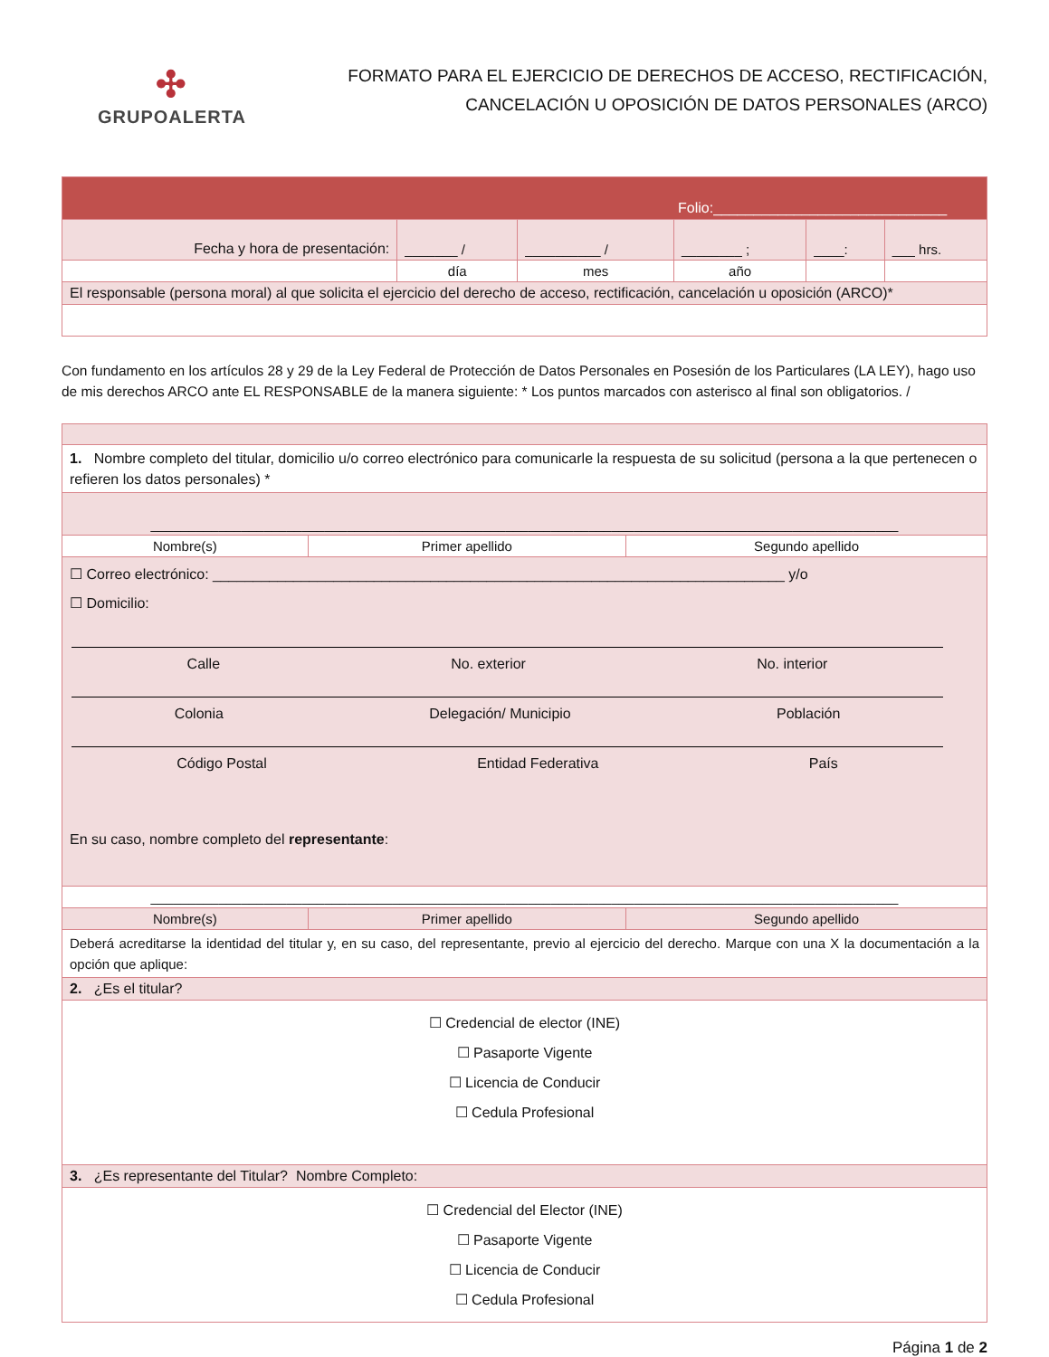✣
GRUPOALERTA
FORMATO PARA EL EJERCICIO DE DERECHOS DE ACCESO, RECTIFICACIÓN,
CANCELACIÓN U OPOSICIÓN DE DATOS PERSONALES (ARCO)
| Folio:_____________________________ | | | | | |
| Fecha y hora de presentación: | _______ / | __________ / | ________ ; | ____: | ___ hrs. |
| | día | mes | año | | |
| El responsable (persona moral) al que solicita el ejercicio del derecho de acceso, rectificación, cancelación u oposición (ARCO)* | | | | | |
Con fundamento en los artículos 28 y 29 de la Ley Federal de Protección de Datos Personales en Posesión de los Particulares (LA LEY), hago uso de mis derechos ARCO ante EL RESPONSABLE de la manera siguiente: * Los puntos marcados con asterisco al final son obligatorios. /
| 1. Nombre completo del titular, domicilio u/o correo electrónico para comunicarle la respuesta de su solicitud (persona a la que pertenecen o refieren los datos personales) * | | |
| ___________________________________________________________________________________________________ | | |
| Nombre(s) | Primer apellido | Segundo apellido |
| ☐ Correo electrónico: _______________________________________________________________________ y/o ☐ Domicilio: Calle No. exterior No. interior Colonia Delegación/ Municipio Población Código Postal Entidad Federativa País En su caso, nombre completo del representante : | | |
| ___________________________________________________________________________________________________ | | |
| Nombre(s) | Primer apellido | Segundo apellido |
| Deberá acreditarse la identidad del titular y, en su caso, del representante, previo al ejercicio del derecho. Marque con una X la documentación a la opción que aplique: | | |
| 2. ¿Es el titular? | | |
| ☐ Credencial de elector (INE) ☐ Pasaporte Vigente ☐ Licencia de Conducir ☐ Cedula Profesional | | |
| 3. ¿Es representante del Titular? Nombre Completo: | | |
| ☐ Credencial del Elector (INE) ☐ Pasaporte Vigente ☐ Licencia de Conducir ☐ Cedula Profesional | | |
Página 1 de 2